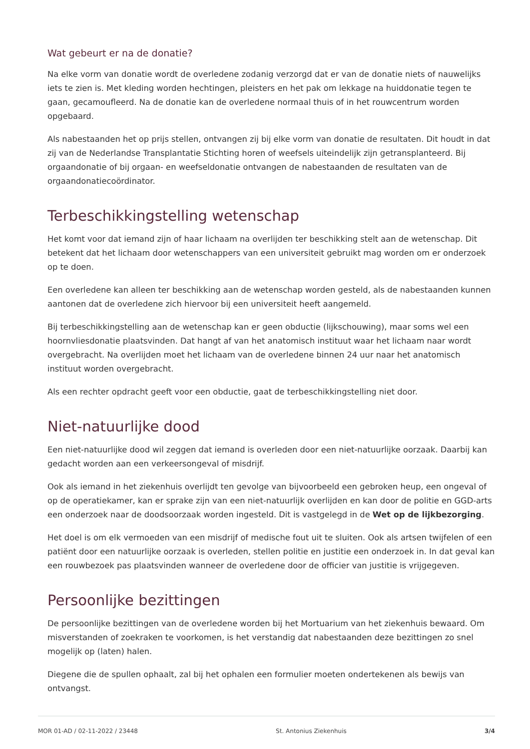Wat gebeurt er na de donatie?
Na elke vorm van donatie wordt de overledene zodanig verzorgd dat er van de donatie niets of nauwelijks iets te zien is. Met kleding worden hechtingen, pleisters en het pak om lekkage na huiddonatie tegen te gaan, gecamoufleerd. Na de donatie kan de overledene normaal thuis of in het rouwcentrum worden opgebaard.
Als nabestaanden het op prijs stellen, ontvangen zij bij elke vorm van donatie de resultaten. Dit houdt in dat zij van de Nederlandse Transplantatie Stichting horen of weefsels uiteindelijk zijn getransplanteerd. Bij orgaandonatie of bij orgaan- en weefseldonatie ontvangen de nabestaanden de resultaten van de orgaandonatiecoördinator.
Terbeschikkingstelling wetenschap
Het komt voor dat iemand zijn of haar lichaam na overlijden ter beschikking stelt aan de wetenschap. Dit betekent dat het lichaam door wetenschappers van een universiteit gebruikt mag worden om er onderzoek op te doen.
Een overledene kan alleen ter beschikking aan de wetenschap worden gesteld, als de nabestaanden kunnen aantonen dat de overledene zich hiervoor bij een universiteit heeft aangemeld.
Bij terbeschikkingstelling aan de wetenschap kan er geen obductie (lijkschouwing), maar soms wel een hoornvliesdonatie plaatsvinden. Dat hangt af van het anatomisch instituut waar het lichaam naar wordt overgebracht. Na overlijden moet het lichaam van de overledene binnen 24 uur naar het anatomisch instituut worden overgebracht.
Als een rechter opdracht geeft voor een obductie, gaat de terbeschikkingstelling niet door.
Niet-natuurlijke dood
Een niet-natuurlijke dood wil zeggen dat iemand is overleden door een niet-natuurlijke oorzaak. Daarbij kan gedacht worden aan een verkeersongeval of misdrijf.
Ook als iemand in het ziekenhuis overlijdt ten gevolge van bijvoorbeeld een gebroken heup, een ongeval of op de operatiekamer, kan er sprake zijn van een niet-natuurlijk overlijden en kan door de politie en GGD-arts een onderzoek naar de doodsoorzaak worden ingesteld. Dit is vastgelegd in de Wet op de lijkbezorging.
Het doel is om elk vermoeden van een misdrijf of medische fout uit te sluiten. Ook als artsen twijfelen of een patiënt door een natuurlijke oorzaak is overleden, stellen politie en justitie een onderzoek in. In dat geval kan een rouwbezoek pas plaatsvinden wanneer de overledene door de officier van justitie is vrijgegeven.
Persoonlijke bezittingen
De persoonlijke bezittingen van de overledene worden bij het Mortuarium van het ziekenhuis bewaard. Om misverstanden of zoekraken te voorkomen, is het verstandig dat nabestaanden deze bezittingen zo snel mogelijk op (laten) halen.
Diegene die de spullen ophaalt, zal bij het ophalen een formulier moeten ondertekenen als bewijs van ontvangst.
MOR 01-AD / 02-11-2022 / 23448 St. Antonius Ziekenhuis 3/4